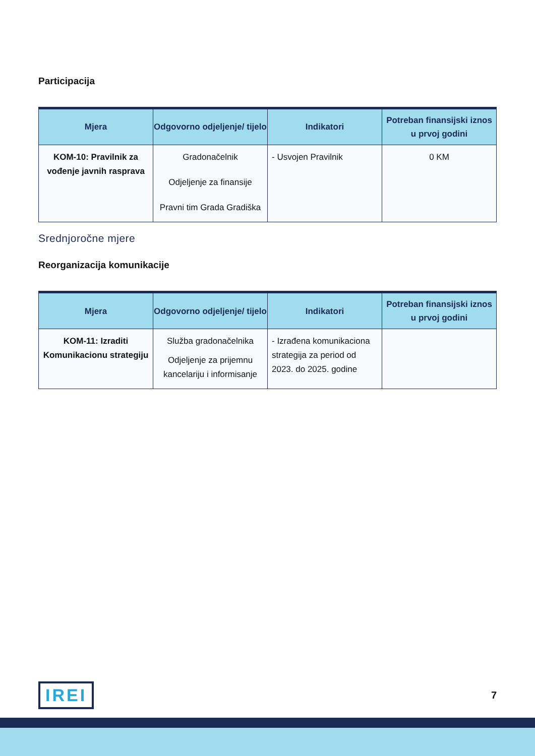Participacija
| Mjera | Odgovorno odjeljenje/ tijelo | Indikatori | Potreban finansijski iznos u prvoj godini |
| --- | --- | --- | --- |
| KOM-10: Pravilnik za vođenje javnih rasprava | Gradonačelnik Odjeljenje za finansije Pravni tim Grada Gradiška | - Usvojen Pravilnik | 0 KM |
Srednjoročne mjere
Reorganizacija komunikacije
| Mjera | Odgovorno odjeljenje/ tijelo | Indikatori | Potreban finansijski iznos u prvoj godini |
| --- | --- | --- | --- |
| KOM-11: Izraditi Komunikacionu strategiju | Služba gradonačelnika Odjeljenje za prijemnu kancelariju i informisanje | - Izrađena komunikaciona strategija za period od 2023. do 2025. godine | |
IREI
7